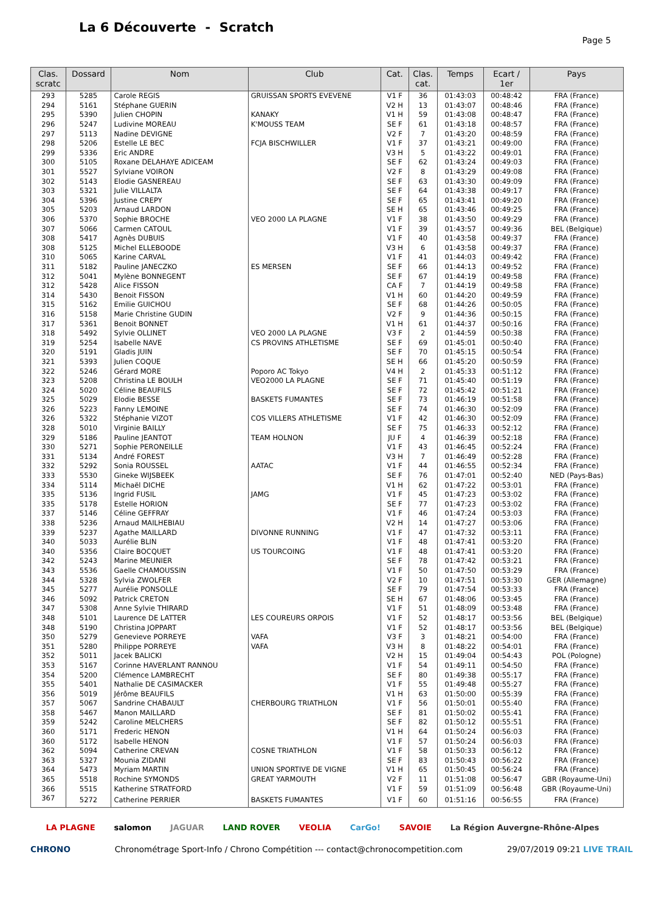La 6 Découverte - Scratch
Page 5
| Clas. scratc | Dossard | Nom | Club | Cat. | Clas. cat. | Temps | Ecart / 1er | Pays |
| --- | --- | --- | --- | --- | --- | --- | --- | --- |
| 293 | 5285 | Carole REGIS | GRUISSAN SPORTS EVEVENE | V1 F | 36 | 01:43:03 | 00:48:42 | FRA (France) |
| 294 | 5161 | Stéphane GUERIN | | V2 H | 13 | 01:43:07 | 00:48:46 | FRA (France) |
| 295 | 5390 | Julien CHOPIN | KANAKY | V1 H | 59 | 01:43:08 | 00:48:47 | FRA (France) |
| 296 | 5247 | Ludivine MOREAU | K'MOUSS TEAM | SE F | 61 | 01:43:18 | 00:48:57 | FRA (France) |
| 297 | 5113 | Nadine DEVIGNE | | V2 F | 7 | 01:43:20 | 00:48:59 | FRA (France) |
| 298 | 5206 | Estelle LE BEC | FCJA BISCHWILLER | V1 F | 37 | 01:43:21 | 00:49:00 | FRA (France) |
| 299 | 5336 | Eric ANDRE | | V3 H | 5 | 01:43:22 | 00:49:01 | FRA (France) |
| 300 | 5105 | Roxane DELAHAYE ADICEAM | | SE F | 62 | 01:43:24 | 00:49:03 | FRA (France) |
| 301 | 5527 | Sylviane VOIRON | | V2 F | 8 | 01:43:29 | 00:49:08 | FRA (France) |
| 302 | 5143 | Elodie GASNEREAU | | SE F | 63 | 01:43:30 | 00:49:09 | FRA (France) |
| 303 | 5321 | Julie VILLALTA | | SE F | 64 | 01:43:38 | 00:49:17 | FRA (France) |
| 304 | 5396 | Justine CREPY | | SE F | 65 | 01:43:41 | 00:49:20 | FRA (France) |
| 305 | 5203 | Arnaud LARDON | | SE H | 65 | 01:43:46 | 00:49:25 | FRA (France) |
| 306 | 5370 | Sophie BROCHE | VEO 2000 LA PLAGNE | V1 F | 38 | 01:43:50 | 00:49:29 | FRA (France) |
| 307 | 5066 | Carmen CATOUL | | V1 F | 39 | 01:43:57 | 00:49:36 | BEL (Belgique) |
| 308 | 5417 | Agnès DUBUIS | | V1 F | 40 | 01:43:58 | 00:49:37 | FRA (France) |
| 308 | 5125 | Michel ELLEBOODE | | V3 H | 6 | 01:43:58 | 00:49:37 | FRA (France) |
| 310 | 5065 | Karine CARVAL | | V1 F | 41 | 01:44:03 | 00:49:42 | FRA (France) |
| 311 | 5182 | Pauline JANECZKO | ES MERSEN | SE F | 66 | 01:44:13 | 00:49:52 | FRA (France) |
| 312 | 5041 | Mylène BONNEGENT | | SE F | 67 | 01:44:19 | 00:49:58 | FRA (France) |
| 312 | 5428 | Alice FISSON | | CA F | 7 | 01:44:19 | 00:49:58 | FRA (France) |
| 314 | 5430 | Benoit FISSON | | V1 H | 60 | 01:44:20 | 00:49:59 | FRA (France) |
| 315 | 5162 | Emilie GUICHOU | | SE F | 68 | 01:44:26 | 00:50:05 | FRA (France) |
| 316 | 5158 | Marie Christine GUDIN | | V2 F | 9 | 01:44:36 | 00:50:15 | FRA (France) |
| 317 | 5361 | Benoit BONNET | | V1 H | 61 | 01:44:37 | 00:50:16 | FRA (France) |
| 318 | 5492 | Sylvie OLLINET | VEO 2000 LA PLAGNE | V3 F | 2 | 01:44:59 | 00:50:38 | FRA (France) |
| 319 | 5254 | Isabelle NAVE | CS PROVINS ATHLETISME | SE F | 69 | 01:45:01 | 00:50:40 | FRA (France) |
| 320 | 5191 | Gladis JUIN | | SE F | 70 | 01:45:15 | 00:50:54 | FRA (France) |
| 321 | 5393 | Julien COQUE | | SE H | 66 | 01:45:20 | 00:50:59 | FRA (France) |
| 322 | 5246 | Gérard MORE | Poporo AC Tokyo | V4 H | 2 | 01:45:33 | 00:51:12 | FRA (France) |
| 323 | 5208 | Christina LE BOULH | VEO2000 LA PLAGNE | SE F | 71 | 01:45:40 | 00:51:19 | FRA (France) |
| 324 | 5020 | Céline BEAUFILS | | SE F | 72 | 01:45:42 | 00:51:21 | FRA (France) |
| 325 | 5029 | Elodie BESSE | BASKETS FUMANTES | SE F | 73 | 01:46:19 | 00:51:58 | FRA (France) |
| 326 | 5223 | Fanny LEMOINE | | SE F | 74 | 01:46:30 | 00:52:09 | FRA (France) |
| 326 | 5322 | Stéphanie VIZOT | COS VILLERS ATHLETISME | V1 F | 42 | 01:46:30 | 00:52:09 | FRA (France) |
| 328 | 5010 | Virginie BAILLY | | SE F | 75 | 01:46:33 | 00:52:12 | FRA (France) |
| 329 | 5186 | Pauline JEANTOT | TEAM HOLNON | JU F | 4 | 01:46:39 | 00:52:18 | FRA (France) |
| 330 | 5271 | Sophie PERONEILLE | | V1 F | 43 | 01:46:45 | 00:52:24 | FRA (France) |
| 331 | 5134 | André FOREST | | V3 H | 7 | 01:46:49 | 00:52:28 | FRA (France) |
| 332 | 5292 | Sonia ROUSSEL | AATAC | V1 F | 44 | 01:46:55 | 00:52:34 | FRA (France) |
| 333 | 5530 | Gineke WIJSBEEK | | SE F | 76 | 01:47:01 | 00:52:40 | NED (Pays-Bas) |
| 334 | 5114 | Michaël DICHE | | V1 H | 62 | 01:47:22 | 00:53:01 | FRA (France) |
| 335 | 5136 | Ingrid FUSIL | JAMG | V1 F | 45 | 01:47:23 | 00:53:02 | FRA (France) |
| 335 | 5178 | Estelle HORION | | SE F | 77 | 01:47:23 | 00:53:02 | FRA (France) |
| 337 | 5146 | Céline GEFFRAY | | V1 F | 46 | 01:47:24 | 00:53:03 | FRA (France) |
| 338 | 5236 | Arnaud MAILHEBIAU | | V2 H | 14 | 01:47:27 | 00:53:06 | FRA (France) |
| 339 | 5237 | Agathe MAILLARD | DIVONNE RUNNING | V1 F | 47 | 01:47:32 | 00:53:11 | FRA (France) |
| 340 | 5033 | Aurélie BLIN | | V1 F | 48 | 01:47:41 | 00:53:20 | FRA (France) |
| 340 | 5356 | Claire BOCQUET | US TOURCOING | V1 F | 48 | 01:47:41 | 00:53:20 | FRA (France) |
| 342 | 5243 | Marine MEUNIER | | SE F | 78 | 01:47:42 | 00:53:21 | FRA (France) |
| 343 | 5536 | Gaelle CHAMOUSSIN | | V1 F | 50 | 01:47:50 | 00:53:29 | FRA (France) |
| 344 | 5328 | Sylvia ZWOLFER | | V2 F | 10 | 01:47:51 | 00:53:30 | GER (Allemagne) |
| 345 | 5277 | Aurélie PONSOLLE | | SE F | 79 | 01:47:54 | 00:53:33 | FRA (France) |
| 346 | 5092 | Patrick CRETON | | SE H | 67 | 01:48:06 | 00:53:45 | FRA (France) |
| 347 | 5308 | Anne Sylvie THIRARD | | V1 F | 51 | 01:48:09 | 00:53:48 | FRA (France) |
| 348 | 5101 | Laurence DE LATTER | LES COUREURS ORPOIS | V1 F | 52 | 01:48:17 | 00:53:56 | BEL (Belgique) |
| 348 | 5190 | Christina JOPPART | | V1 F | 52 | 01:48:17 | 00:53:56 | BEL (Belgique) |
| 350 | 5279 | Genevieve PORREYE | VAFA | V3 F | 3 | 01:48:21 | 00:54:00 | FRA (France) |
| 351 | 5280 | Philippe PORREYE | VAFA | V3 H | 8 | 01:48:22 | 00:54:01 | FRA (France) |
| 352 | 5011 | Jacek BALICKI | | V2 H | 15 | 01:49:04 | 00:54:43 | POL (Pologne) |
| 353 | 5167 | Corinne HAVERLANT RANNOU | | V1 F | 54 | 01:49:11 | 00:54:50 | FRA (France) |
| 354 | 5200 | Clémence LAMBRECHT | | SE F | 80 | 01:49:38 | 00:55:17 | FRA (France) |
| 355 | 5401 | Nathalie DE CASIMACKER | | V1 F | 55 | 01:49:48 | 00:55:27 | FRA (France) |
| 356 | 5019 | Jérôme BEAUFILS | | V1 H | 63 | 01:50:00 | 00:55:39 | FRA (France) |
| 357 | 5067 | Sandrine CHABAULT | CHERBOURG TRIATHLON | V1 F | 56 | 01:50:01 | 00:55:40 | FRA (France) |
| 358 | 5467 | Manon MAILLARD | | SE F | 81 | 01:50:02 | 00:55:41 | FRA (France) |
| 359 | 5242 | Caroline MELCHERS | | SE F | 82 | 01:50:12 | 00:55:51 | FRA (France) |
| 360 | 5171 | Frederic HENON | | V1 H | 64 | 01:50:24 | 00:56:03 | FRA (France) |
| 360 | 5172 | Isabelle HENON | | V1 F | 57 | 01:50:24 | 00:56:03 | FRA (France) |
| 362 | 5094 | Catherine CREVAN | COSNE TRIATHLON | V1 F | 58 | 01:50:33 | 00:56:12 | FRA (France) |
| 363 | 5327 | Mounia ZIDANI | | SE F | 83 | 01:50:43 | 00:56:22 | FRA (France) |
| 364 | 5473 | Myriam MARTIN | UNION SPORTIVE DE VIGNE | V1 H | 65 | 01:50:45 | 00:56:24 | FRA (France) |
| 365 | 5518 | Rochine SYMONDS | GREAT YARMOUTH | V2 F | 11 | 01:51:08 | 00:56:47 | GBR (Royaume-Uni) |
| 366 | 5515 | Katherine STRATFORD | | V1 F | 59 | 01:51:09 | 00:56:48 | GBR (Royaume-Uni) |
| 367 | 5272 | Catherine PERRIER | BASKETS FUMANTES | V1 F | 60 | 01:51:16 | 00:56:55 | FRA (France) |
LA PLAGNE salomon JAGUAR LAND ROVER VEOLIA CarGo! SAVOIE La Région Auvergne-Rhône-Alpes
CHRONO Chronométrage Sport-Info / Chrono Compétition --- contact@chronocompetition.com 29/07/2019 09:21 LIVE TRAIL